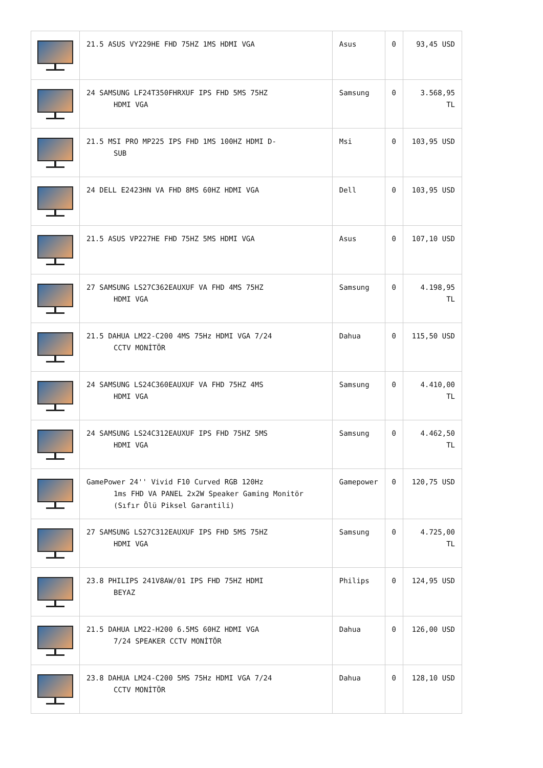| | 21.5 ASUS VY229HE FHD 75HZ 1MS HDMI VGA | Asus | 0 | 93,45 USD |
| | 24 SAMSUNG LF24T350FHRXUF IPS FHD 5MS 75HZ HDMI VGA | Samsung | 0 | 3.568,95 TL |
| | 21.5 MSI PRO MP225 IPS FHD 1MS 100HZ HDMI D- SUB | Msi | 0 | 103,95 USD |
| | 24 DELL E2423HN VA FHD 8MS 60HZ HDMI VGA | Dell | 0 | 103,95 USD |
| | 21.5 ASUS VP227HE FHD 75HZ 5MS HDMI VGA | Asus | 0 | 107,10 USD |
| | 27 SAMSUNG LS27C362EAUXUF VA FHD 4MS 75HZ HDMI VGA | Samsung | 0 | 4.198,95 TL |
| | 21.5 DAHUA LM22-C200 4MS 75Hz HDMI VGA 7/24 CCTV MONİTÖR | Dahua | 0 | 115,50 USD |
| | 24 SAMSUNG LS24C360EAUXUF VA FHD 75HZ 4MS HDMI VGA | Samsung | 0 | 4.410,00 TL |
| | 24 SAMSUNG LS24C312EAUXUF IPS FHD 75HZ 5MS HDMI VGA | Samsung | 0 | 4.462,50 TL |
| | GamePower 24'' Vivid F10 Curved RGB 120Hz 1ms FHD VA PANEL 2x2W Speaker Gaming Monitör (Sıfır Ölü Piksel Garantili) | Gamepower | 0 | 120,75 USD |
| | 27 SAMSUNG LS27C312EAUXUF IPS FHD 5MS 75HZ HDMI VGA | Samsung | 0 | 4.725,00 TL |
| | 23.8 PHILIPS 241V8AW/01 IPS FHD 75HZ HDMI BEYAZ | Philips | 0 | 124,95 USD |
| | 21.5 DAHUA LM22-H200 6.5MS 60HZ HDMI VGA 7/24 SPEAKER CCTV MONİTÖR | Dahua | 0 | 126,00 USD |
| | 23.8 DAHUA LM24-C200 5MS 75Hz HDMI VGA 7/24 CCTV MONİTÖR | Dahua | 0 | 128,10 USD |